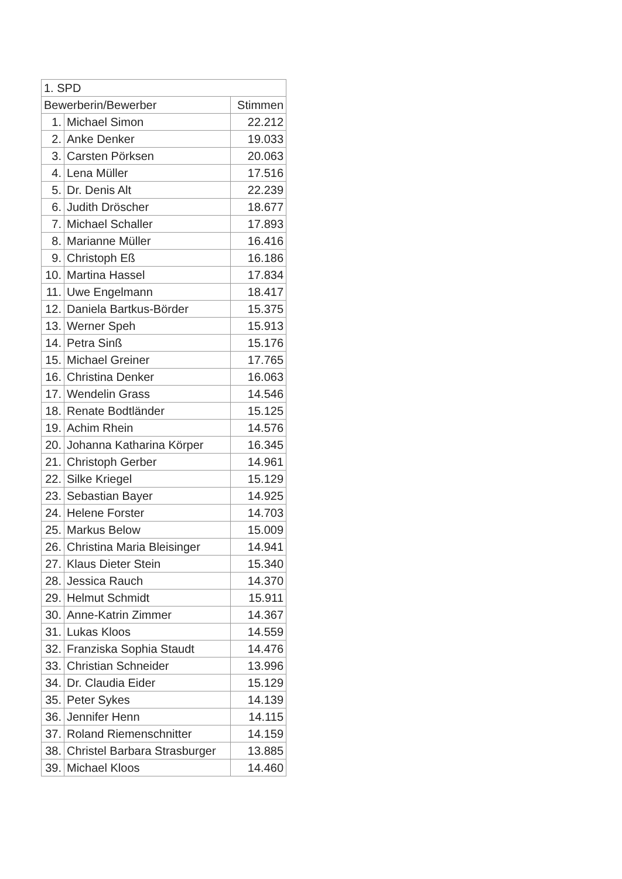| 1. SPD | | |
| --- | --- | --- |
| Bewerberin/Bewerber | | Stimmen |
| 1. | Michael Simon | 22.212 |
| 2. | Anke Denker | 19.033 |
| 3. | Carsten Pörksen | 20.063 |
| 4. | Lena Müller | 17.516 |
| 5. | Dr. Denis Alt | 22.239 |
| 6. | Judith Dröscher | 18.677 |
| 7. | Michael Schaller | 17.893 |
| 8. | Marianne Müller | 16.416 |
| 9. | Christoph Eß | 16.186 |
| 10. | Martina Hassel | 17.834 |
| 11. | Uwe Engelmann | 18.417 |
| 12. | Daniela Bartkus-Börder | 15.375 |
| 13. | Werner Speh | 15.913 |
| 14. | Petra Sinß | 15.176 |
| 15. | Michael Greiner | 17.765 |
| 16. | Christina Denker | 16.063 |
| 17. | Wendelin Grass | 14.546 |
| 18. | Renate Bodtländer | 15.125 |
| 19. | Achim Rhein | 14.576 |
| 20. | Johanna Katharina Körper | 16.345 |
| 21. | Christoph Gerber | 14.961 |
| 22. | Silke Kriegel | 15.129 |
| 23. | Sebastian Bayer | 14.925 |
| 24. | Helene Forster | 14.703 |
| 25. | Markus Below | 15.009 |
| 26. | Christina Maria Bleisinger | 14.941 |
| 27. | Klaus Dieter Stein | 15.340 |
| 28. | Jessica Rauch | 14.370 |
| 29. | Helmut Schmidt | 15.911 |
| 30. | Anne-Katrin Zimmer | 14.367 |
| 31. | Lukas Kloos | 14.559 |
| 32. | Franziska Sophia Staudt | 14.476 |
| 33. | Christian Schneider | 13.996 |
| 34. | Dr. Claudia Eider | 15.129 |
| 35. | Peter Sykes | 14.139 |
| 36. | Jennifer Henn | 14.115 |
| 37. | Roland Riemenschnitter | 14.159 |
| 38. | Christel Barbara Strasburger | 13.885 |
| 39. | Michael Kloos | 14.460 |